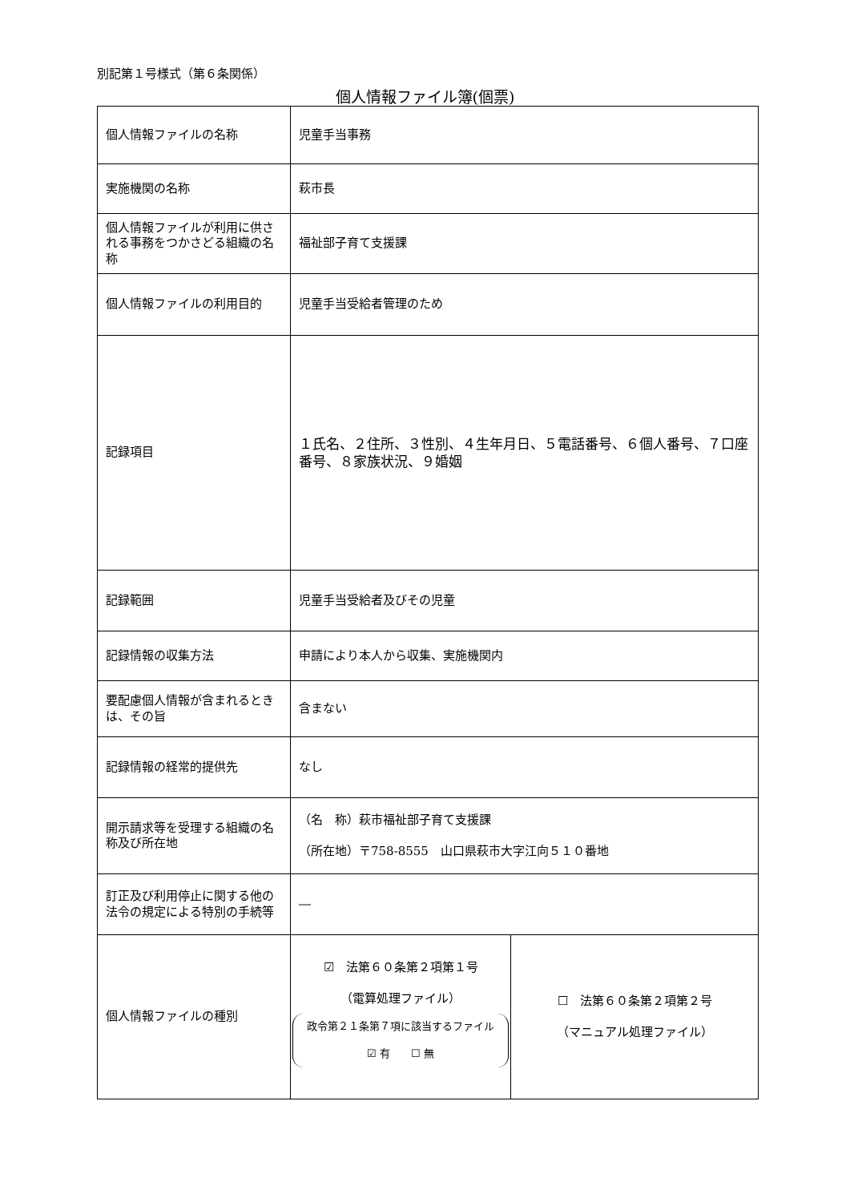別記第１号様式（第６条関係）
個人情報ファイル簿(個票)
| 個人情報ファイルの名称 | 児童手当事務 | |
| 実施機関の名称 | 萩市長 | |
| 個人情報ファイルが利用に供される事務をつかさどる組織の名称 | 福祉部子育て支援課 | |
| 個人情報ファイルの利用目的 | 児童手当受給者管理のため | |
| 記録項目 | １氏名、２住所、３性別、４生年月日、５電話番号、６個人番号、７口座番号、８家族状況、９婚姻 | |
| 記録範囲 | 児童手当受給者及びその児童 | |
| 記録情報の収集方法 | 申請により本人から収集、実施機関内 | |
| 要配慮個人情報が含まれるときは、その旨 | 含まない | |
| 記録情報の経常的提供先 | なし | |
| 開示請求等を受理する組織の名称及び所在地 | （名 称）萩市福祉部子育て支援課 （所在地）〒758-8555 山口県萩市大字江向５１０番地 | |
| 訂正及び利用停止に関する他の法令の規定による特別の手続等 | ― | |
| 個人情報ファイルの種別 | ☑ 法第６０条第２項第１号 （電算処理ファイル） 政令第２１条第７項に該当するファイル ☑ 有 ☐ 無 | ☐ 法第６０条第２項第２号 （マニュアル処理ファイル） |